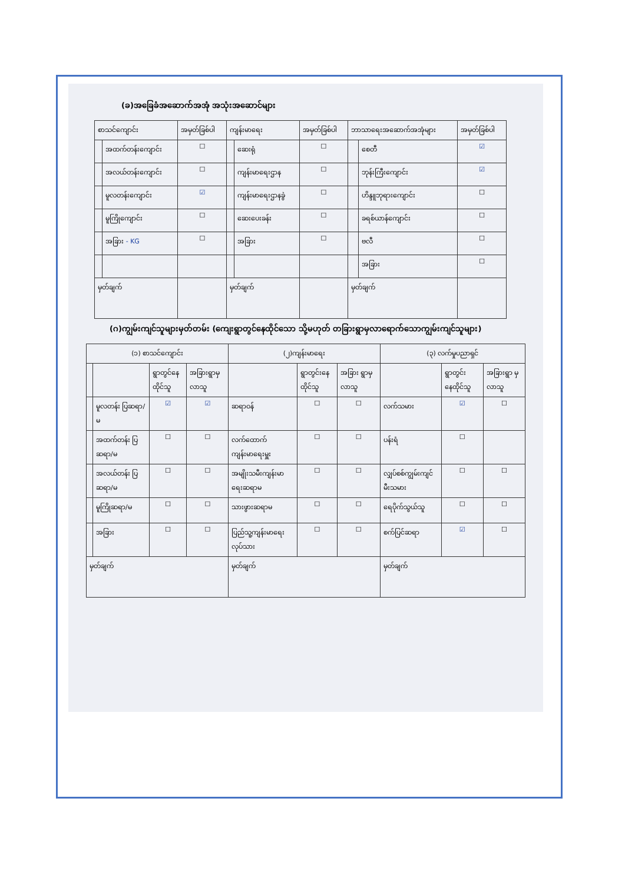(ခ)အခြေခံအဆောက်အအုံ အသုံးအဆောင်များ
| စာသင်ကျောင်း | | အမှတ်ခြစ်ပါ | ကျန်းမာရေး | | အမှတ်ခြစ်ပါ | ဘာသာရေးအဆောက်အအုံများ | | အမှတ်ခြစ်ပါ |
| --- | --- | --- | --- | --- | --- | --- | --- | --- |
| | အထက်တန်းကျောင်း | ☐ | | ဆေးရုံ | ☐ | | စေတီ | ☑ |
| | အလယ်တန်းကျောင်း | ☐ | | ကျန်းမာရေးဌာန | ☐ | | ဘုန်းကြီးကျောင်း | ☑ |
| | မူလတန်းကျောင်း | ☑ | | ကျန်းမာရေးဌာနခွဲ | ☐ | | ဟိန္ဒူဘုရားကျောင်း | ☐ |
| | မူကြိုကျောင်း | ☐ | | ဆေးပေးခန်း | ☐ | | ခရစ်ယာန်ကျောင်း | ☐ |
| | အခြား - KG | ☐ | | အခြား | ☐ | | ဗလီ | ☐ |
| | | | | | | | အခြား | ☐ |
| မှတ်ချက် | | | မှတ်ချက် | | | မှတ်ချက် | | |
(ဂ)ကျွမ်းကျင်သူများမှတ်တမ်း (ကျေးရွာတွင်နေထိုင်သော သို့မဟုတ် တခြားရွာမှလာရောက်သောကျွမ်းကျင်သူများ)
| (၁) စာသင်ကျောင်း | | | | (၂)ကျန်းမာရေး | | | (၃) လက်မှုပညာရှင် | | |
| --- | --- | --- | --- | --- | --- | --- | --- | --- | --- |
| | | ရွာတွင်နေ ထိုင်သူ | အခြားရွာမှ လာသူ | | ရွာတွင်းနေ ထိုင်သူ | အခြား ရွာမှ လာသူ | | ရွာတွင်း နေထိုင်သူ | အခြားရွာ မှလာသူ |
| | မူလတန်း ပြဆရာ/မ | ☑ | ☑ | ဆရာဝန် | ☐ | ☐ | လက်သမား | ☑ | ☐ |
| | အထက်တန်း ပြဆရာ/မ | ☐ | ☐ | လက်ထောက် ကျန်းမာရေးမှူး | ☐ | ☐ | ပန်းရံ | ☐ | |
| | အလယ်တန်း ပြဆရာ/မ | ☐ | ☐ | အမျိုးသမီးကျန်းမာ ရေးဆရာမ | ☐ | ☐ | လျှပ်စစ်ကျွမ်းကျင် မီးသမား | ☐ | ☐ |
| | မူကြိုဆရာ/မ | ☐ | ☐ | သားဖွားဆရာမ | ☐ | ☐ | ရေပိုက်သွယ်သူ | ☐ | ☐ |
| | အခြား | ☐ | ☐ | ပြည်သူ့ကျန်းမာရေးလုပ်သား | ☐ | ☐ | စက်ပြင်ဆရာ | ☑ | ☐ |
| မှတ်ချက် | | | | မှတ်ချက် | | | မှတ်ချက် | | |